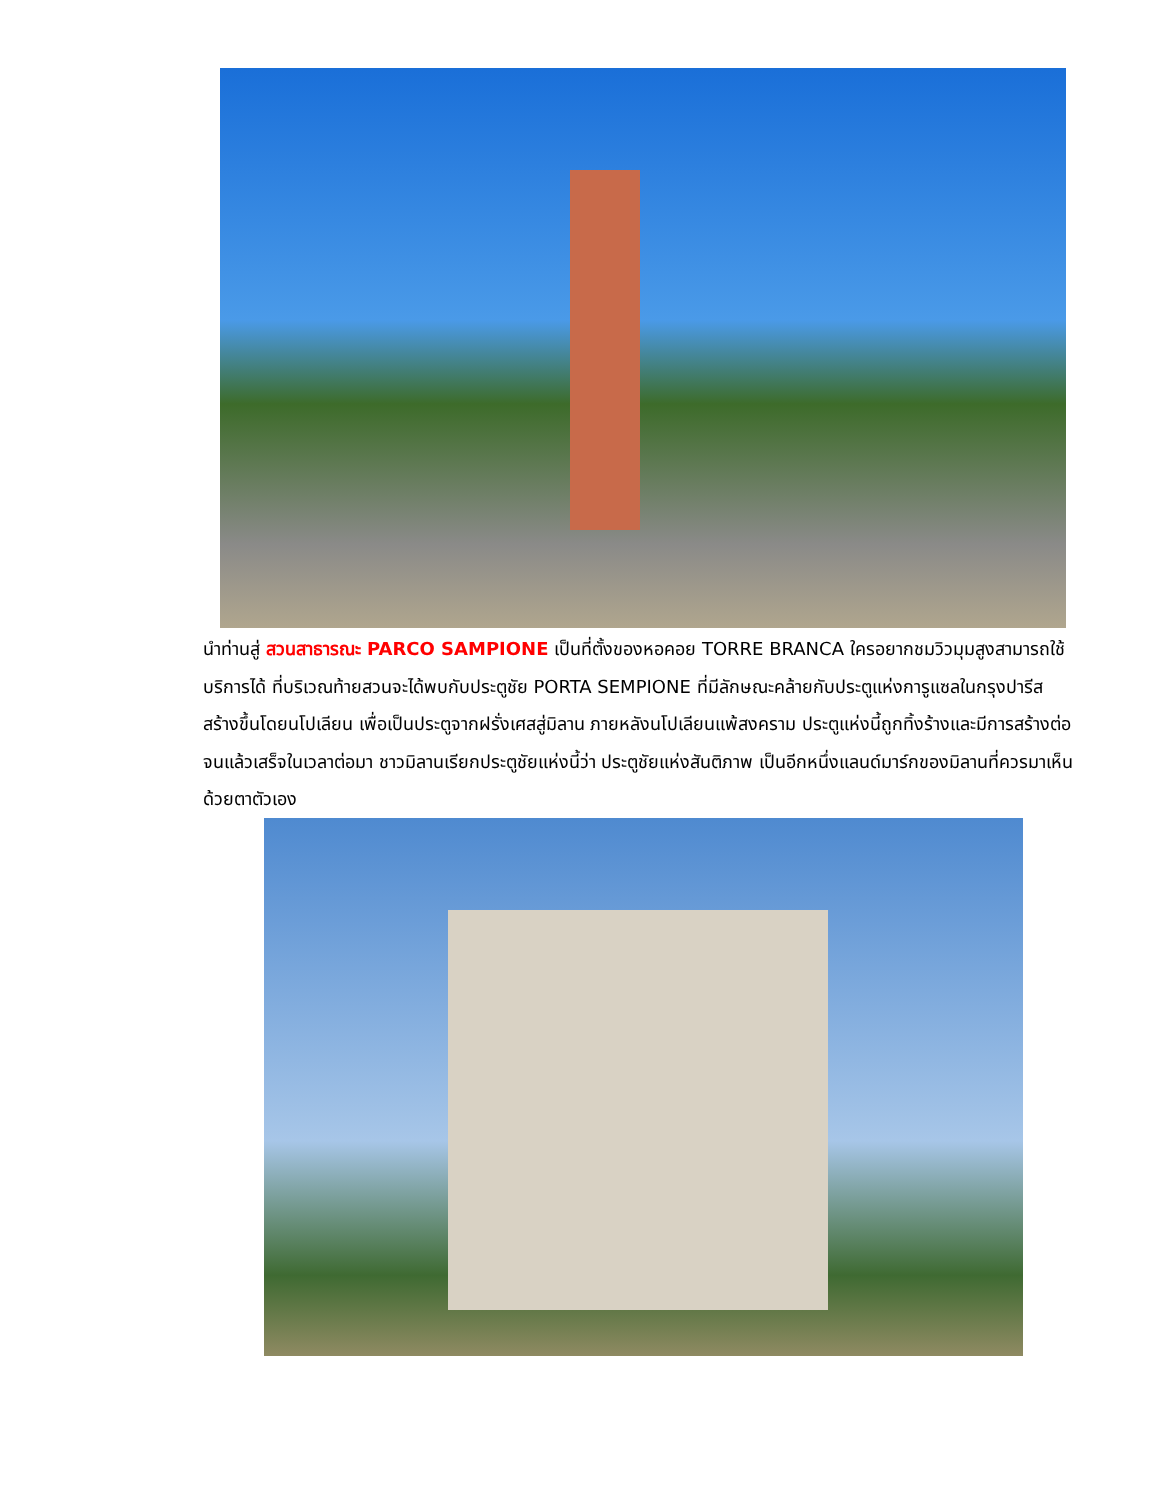นำท่านสู่ สวนสาธารณะ PARCO SAMPIONE เป็นที่ตั้งของหอคอย TORRE BRANCA ใครอยากชมวิวมุมสูงสามารถใช้บริการได้ ที่บริเวณท้ายสวนจะได้พบกับประตูชัย PORTA SEMPIONE ที่มีลักษณะคล้ายกับประตูแห่งการูแซลในกรุงปารีส สร้างขึ้นโดยนโปเลียน เพื่อเป็นประตูจากฝรั่งเศสสู่มิลาน ภายหลังนโปเลียนแพ้สงคราม ประตูแห่งนี้ถูกทิ้งร้างและมีการสร้างต่อจนแล้วเสร็จในเวลาต่อมา ชาวมิลานเรียกประตูชัยแห่งนี้ว่า ประตูชัยแห่งสันติภาพ เป็นอีกหนึ่งแลนด์มาร์กของมิลานที่ควรมาเห็นด้วยตาตัวเอง